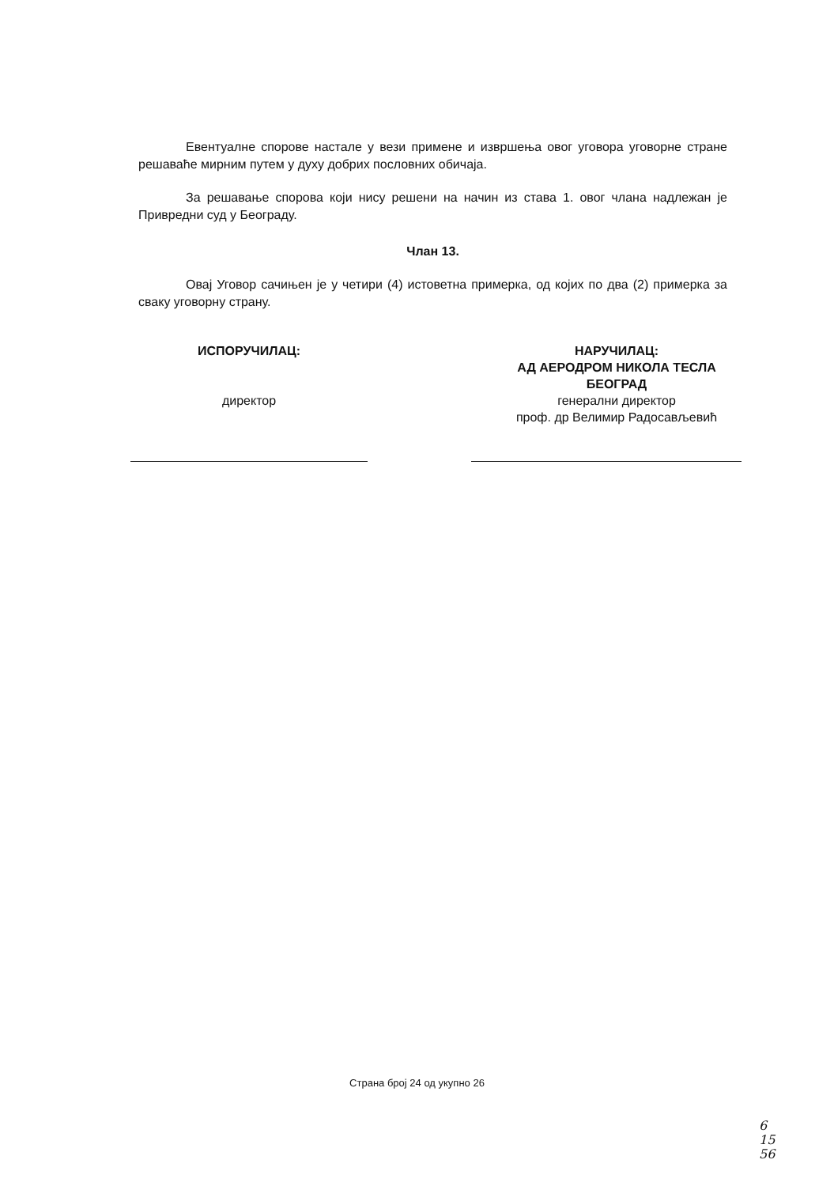Евентуалне спорове настале у вези примене и извршења овог уговора уговорне стране решаваће мирним путем у духу добрих пословних обичаја.
За решавање спорова који нису решени на начин из става 1. овог члана надлежан је Привредни суд у Београду.
Члан 13.
Овај Уговор сачињен је у четири (4) истоветна примерка, од којих по два (2) примерка за сваку уговорну страну.
ИСПОРУЧИЛАЦ:
директор
НАРУЧИЛАЦ:
АД АЕРОДРОМ НИКОЛА ТЕСЛА
БЕОГРАД
генерални директор
проф. др Велимир Радосављевић
Страна број 24 од укупно 26
6
15
56